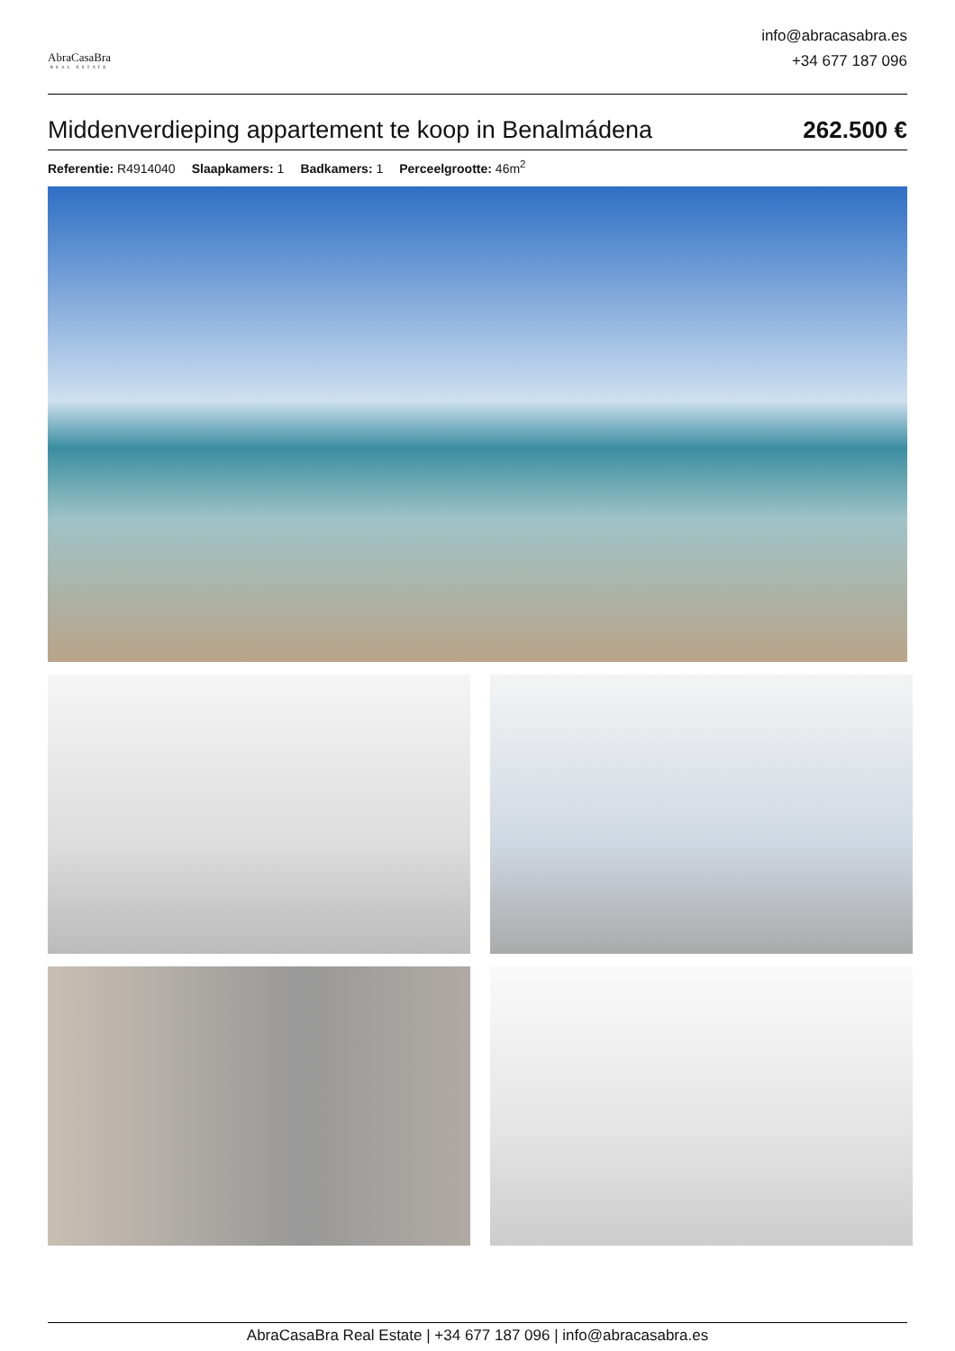AbraCasaBra
REAL ESTATE
info@abracasabra.es
+34 677 187 096
Middenverdieping appartement te koop in Benalmádena 262.500 €
Referentie: R4914040 Slaapkamers: 1 Badkamers: 1 Perceelgrootte: 46m<sup>2</sup>
AbraCasaBra Real Estate | +34 677 187 096 | info@abracasabra.es